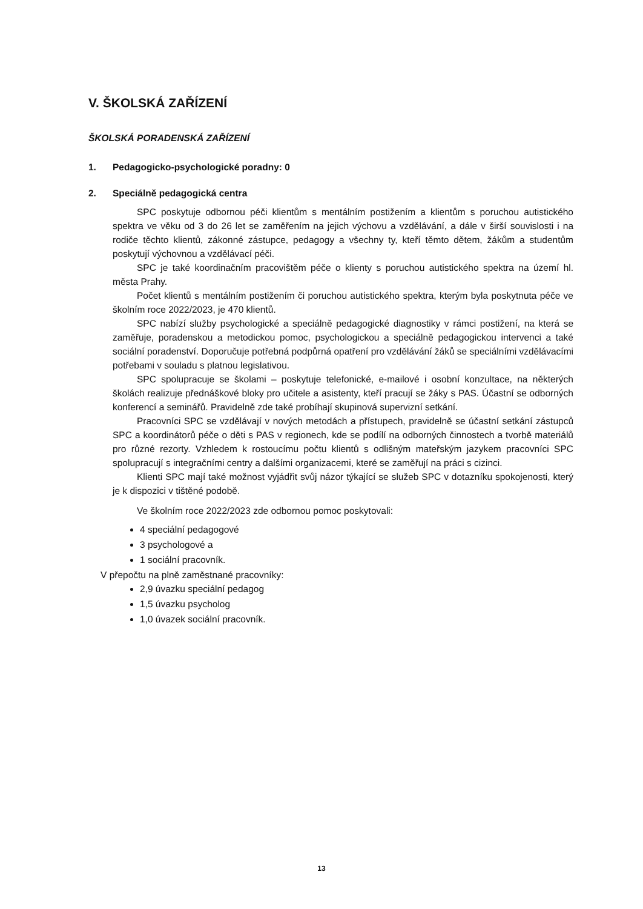V. ŠKOLSKÁ ZAŘÍZENÍ
ŠKOLSKÁ PORADENSKÁ ZAŘÍZENÍ
1. Pedagogicko-psychologické poradny: 0
2. Speciálně pedagogická centra
SPC poskytuje odbornou péči klientům s mentálním postižením a klientům s poruchou autistického spektra ve věku od 3 do 26 let se zaměřením na jejich výchovu a vzdělávání, a dále v širší souvislosti i na rodiče těchto klientů, zákonné zástupce, pedagogy a všechny ty, kteří těmto dětem, žákům a studentům poskytují výchovnou a vzdělávací péči.
SPC je také koordinačním pracovištěm péče o klienty s poruchou autistického spektra na území hl. města Prahy.
Počet klientů s mentálním postižením či poruchou autistického spektra, kterým byla poskytnuta péče ve školním roce 2022/2023, je 470 klientů.
SPC nabízí služby psychologické a speciálně pedagogické diagnostiky v rámci postižení, na která se zaměřuje, poradenskou a metodickou pomoc, psychologickou a speciálně pedagogickou intervenci a také sociální poradenství. Doporučuje potřebná podpůrná opatření pro vzdělávání žáků se speciálními vzdělávacími potřebami v souladu s platnou legislativou.
SPC spolupracuje se školami – poskytuje telefonické, e-mailové i osobní konzultace, na některých školách realizuje přednáškové bloky pro učitele a asistenty, kteří pracují se žáky s PAS. Účastní se odborných konferencí a seminářů. Pravidelně zde také probíhají skupinová supervizní setkání.
Pracovníci SPC se vzdělávají v nových metodách a přístupech, pravidelně se účastní setkání zástupců SPC a koordinátorů péče o děti s PAS v regionech, kde se podílí na odborných činnostech a tvorbě materiálů pro různé rezorty. Vzhledem k rostoucímu počtu klientů s odlišným mateřským jazykem pracovníci SPC spolupracují s integračními centry a dalšími organizacemi, které se zaměřují na práci s cizinci.
Klienti SPC mají také možnost vyjádřit svůj názor týkající se služeb SPC v dotazníku spokojenosti, který je k dispozici v tištěné podobě.
Ve školním roce 2022/2023 zde odbornou pomoc poskytovali:
4 speciální pedagogové
3 psychologové a
1 sociální pracovník.
V přepočtu na plně zaměstnané pracovníky:
2,9 úvazku speciální pedagog
1,5 úvazku psycholog
1,0 úvazek sociální pracovník.
13